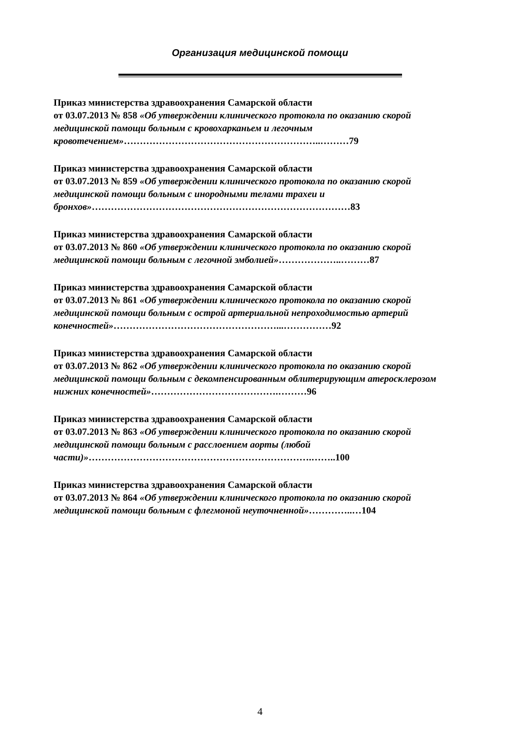Организация медицинской помощи
Приказ министерства здравоохранения Самарской области
от 03.07.2013 № 858 «Об утверждении клинического протокола по оказанию скорой медицинской помощи больным с кровохарканьем и легочным кровотечением»……………………………………………………..………79
Приказ министерства здравоохранения Самарской области
от 03.07.2013 № 859 «Об утверждении клинического протокола по оказанию скорой медицинской помощи больным с инородными телами трахеи и бронхов»………………………………………………………………………83
Приказ министерства здравоохранения Самарской области
от 03.07.2013 № 860 «Об утверждении клинического протокола по оказанию скорой медицинской помощи больным с легочной эмболией»………………..………87
Приказ министерства здравоохранения Самарской области
от 03.07.2013 № 861 «Об утверждении клинического протокола по оказанию скорой медицинской помощи больным с острой артериальной непроходимостью артерий конечностей»……………………………………………...……………92
Приказ министерства здравоохранения Самарской области
от 03.07.2013 № 862 «Об утверждении клинического протокола по оказанию скорой медицинской помощи больным с декомпенсированным облитерирующим атеросклерозом нижних конечностей»………………………………….………96
Приказ министерства здравоохранения Самарской области
от 03.07.2013 № 863 «Об утверждении клинического протокола по оказанию скорой медицинской помощи больным с расслоением аорты (любой части)»…………………………………………………………….……..100
Приказ министерства здравоохранения Самарской области
от 03.07.2013 № 864 «Об утверждении клинического протокола по оказанию скорой медицинской помощи больным с флегмоной неуточненной»…………..…104
4